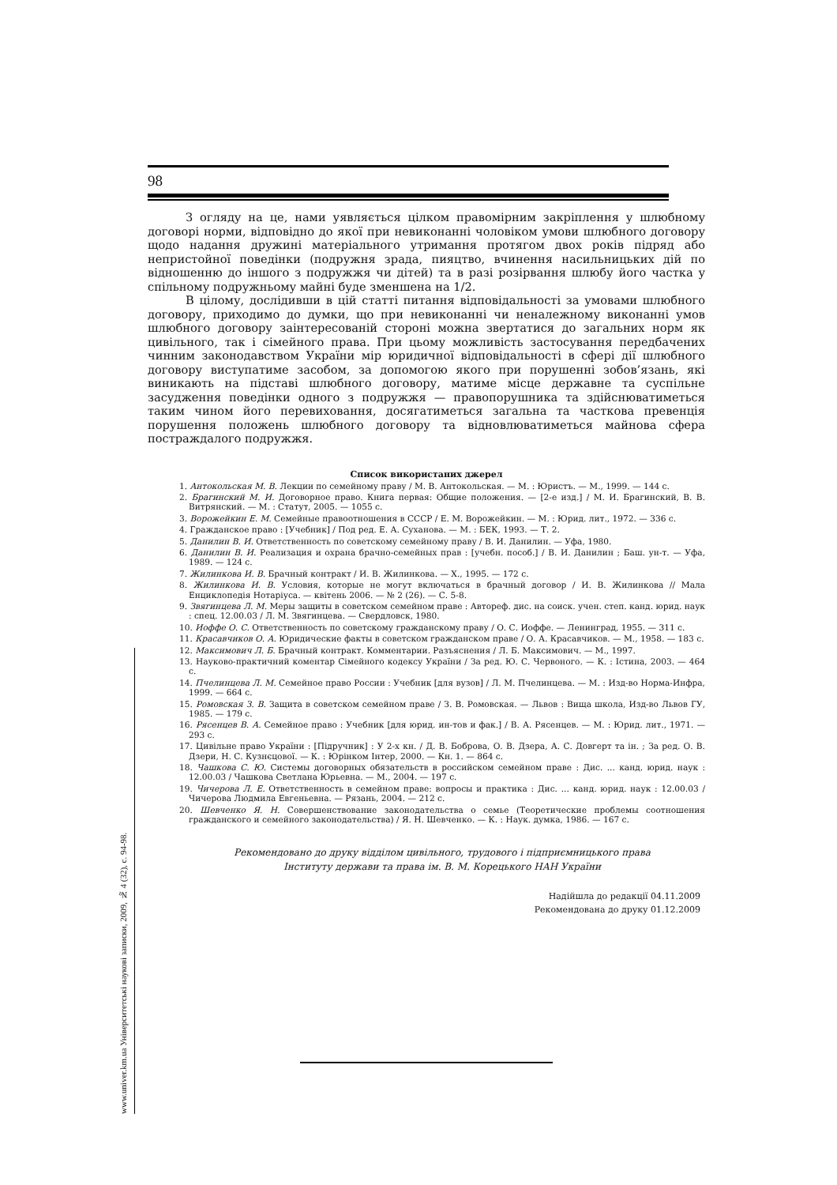98
www.univer.km.ua Університетські наукові записки, 2009, № 4 (32), с. 94-98.
З огляду на це, нами уявляється цілком правомірним закріплення у шлюбному договорі норми, відповідно до якої при невиконанні чоловіком умови шлюбного договору щодо надання дружині матеріального утримання протягом двох років підряд або непристойної поведінки (подружня зрада, пияцтво, вчинення насильницьких дій по відношенню до іншого з подружжя чи дітей) та в разі розірвання шлюбу його частка у спільному подружньому майні буде зменшена на 1/2.
В цілому, дослідивши в цій статті питання відповідальності за умовами шлюбного договору, приходимо до думки, що при невиконанні чи неналежному виконанні умов шлюбного договору заінтересованій стороні можна звертатися до загальних норм як цивільного, так і сімейного права. При цьому можливість застосування передбачених чинним законодавством України мір юридичної відповідальності в сфері дії шлюбного договору виступатиме засобом, за допомогою якого при порушенні зобов’язань, які виникають на підставі шлюбного договору, матиме місце державне та суспільне засудження поведінки одного з подружжя — правопорушника та здійснюватиметься таким чином його перевиховання, досягатиметься загальна та часткова превенція порушення положень шлюбного договору та відновлюватиметься майнова сфера постраждалого подружжя.
Список використаних джерел
1. Антокольская М. В. Лекции по семейному праву / М. В. Антокольская. — М. : Юристъ. — М., 1999. — 144 с.
2. Брагинский М. И. Договорное право. Книга первая: Общие положения. — [2-е изд.] / М. И. Брагинский, В. В. Витрянский. — М. : Статут, 2005. — 1055 с.
3. Ворожейкин Е. М. Семейные правоотношения в СССР / Е. М. Ворожейкин. — М. : Юрид. лит., 1972. — 336 с.
4. Гражданское право : [Учебник] / Под ред. Е. А. Суханова. — М. : БЕК, 1993. — Т. 2.
5. Данилин В. И. Ответственность по советскому семейному праву / В. И. Данилин. — Уфа, 1980.
6. Данилин В. И. Реализация и охрана брачно-семейных прав : [учебн. пособ.] / В. И. Данилин ; Баш. ун-т. — Уфа, 1989. — 124 с.
7. Жилинкова И. В. Брачный контракт / И. В. Жилинкова. — Х., 1995. — 172 с.
8. Жилинкова И. В. Условия, которые не могут включаться в брачный договор / И. В. Жилинкова // Мала Енциклопедія Нотаріуса. — квітень 2006. — № 2 (26). — С. 5-8.
9. Звягинцева Л. М. Меры защиты в советском семейном праве : Автореф. дис. на соиск. учен. степ. канд. юрид. наук : спец. 12.00.03 / Л. М. Звягинцева. — Свердловск, 1980.
10. Иоффе О. С. Ответственность по советскому гражданскому праву / О. С. Иоффе. — Ленинград, 1955. — 311 с.
11. Красавчиков О. А. Юридические факты в советском гражданском праве / О. А. Красавчиков. — М., 1958. — 183 с.
12. Максимович Л. Б. Брачный контракт. Комментарии. Разъяснения / Л. Б. Максимович. — М., 1997.
13. Науково-практичний коментар Сімейного кодексу України / За ред. Ю. С. Червоного. — К. : Істина, 2003. — 464 с.
14. Пчелинцева Л. М. Семейное право России : Учебник [для вузов] / Л. М. Пчелинцева. — М. : Изд-во Норма-Инфра, 1999. — 664 с.
15. Ромовская З. В. Защита в советском семейном праве / З. В. Ромовская. — Львов : Вища школа, Изд-во Львов ГУ, 1985. — 179 с.
16. Рясенцев В. А. Семейное право : Учебник [для юрид. ин-тов и фак.] / В. А. Рясенцев. — М. : Юрид. лит., 1971. — 293 с.
17. Цивільне право України : [Підручник] : У 2-х кн. / Д. В. Боброва, О. В. Дзера, А. С. Довгерт та ін. ; За ред. О. В. Дзери, Н. С. Кузнєцової. — К. : Юрінком Інтер, 2000. — Кн. 1. — 864 с.
18. Чашкова С. Ю. Системы договорных обязательств в российском семейном праве : Дис. ... канд. юрид. наук : 12.00.03 / Чашкова Светлана Юрьевна. — М., 2004. — 197 с.
19. Чичерова Л. Е. Ответственность в семейном праве: вопросы и практика : Дис. ... канд. юрид. наук : 12.00.03 / Чичерова Людмила Евгеньевна. — Рязань, 2004. — 212 с.
20. Шевченко Я. Н. Совершенствование законодательства о семье (Теоретические проблемы соотношения гражданского и семейного законодательства) / Я. Н. Шевченко. — К. : Наук. думка, 1986. — 167 с.
Рекомендовано до друку відділом цивільного, трудового і підприємницького права
Інституту держави та права ім. В. М. Корецького НАН України
Надійшла до редакції 04.11.2009
Рекомендована до друку 01.12.2009